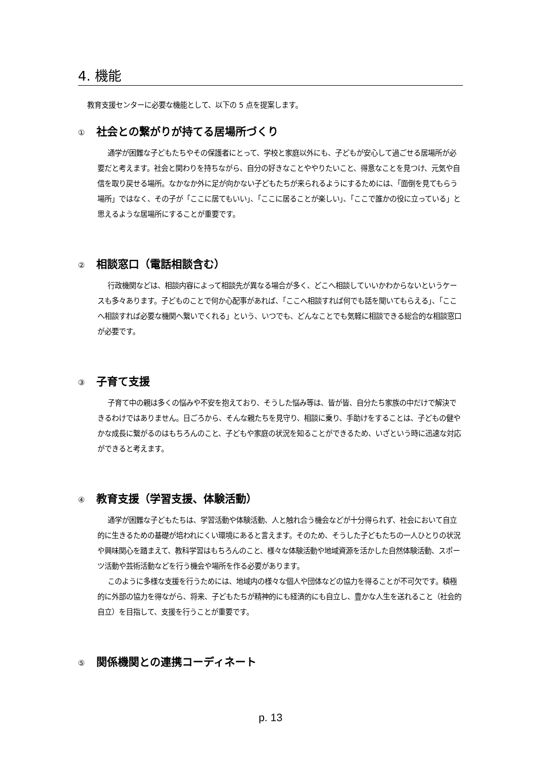4. 機能
教育支援センターに必要な機能として、以下の 5 点を提案します。
① 社会との繋がりが持てる居場所づくり
通学が困難な子どもたちやその保護者にとって、学校と家庭以外にも、子どもが安心して過ごせる居場所が必要だと考えます。社会と関わりを持ちながら、自分の好きなことややりたいこと、得意なことを見つけ、元気や自信を取り戻せる場所。なかなか外に足が向かない子どもたちが来られるようにするためには、「面倒を見てもらう場所」ではなく、その子が「ここに居てもいい」、「ここに居ることが楽しい」、「ここで誰かの役に立っている」と思えるような居場所にすることが重要です。
② 相談窓口（電話相談含む）
行政機関などは、相談内容によって相談先が異なる場合が多く、どこへ相談していいかわからないというケースも多々あります。子どものことで何か心配事があれば、「ここへ相談すれば何でも話を聞いてもらえる」、「ここへ相談すれば必要な機関へ繋いでくれる」という、いつでも、どんなことでも気軽に相談できる総合的な相談窓口が必要です。
③ 子育て支援
子育て中の親は多くの悩みや不安を抱えており、そうした悩み等は、皆が皆、自分たち家族の中だけで解決できるわけではありません。日ごろから、そんな親たちを見守り、相談に乗り、手助けをすることは、子どもの健やかな成長に繋がるのはもちろんのこと、子どもや家庭の状況を知ることができるため、いざという時に迅速な対応ができると考えます。
④ 教育支援（学習支援、体験活動）
通学が困難な子どもたちは、学習活動や体験活動、人と触れ合う機会などが十分得られず、社会において自立的に生きるための基礎が培われにくい環境にあると言えます。そのため、そうした子どもたちの一人ひとりの状況や興味関心を踏まえて、教科学習はもちろんのこと、様々な体験活動や地域資源を活かした自然体験活動、スポーツ活動や芸術活動などを行う機会や場所を作る必要があります。
このように多様な支援を行うためには、地域内の様々な個人や団体などの協力を得ることが不可欠です。積極的に外部の協力を得ながら、将来、子どもたちが精神的にも経済的にも自立し、豊かな人生を送れること（社会的自立）を目指して、支援を行うことが重要です。
⑤ 関係機関との連携コーディネート
p. 13